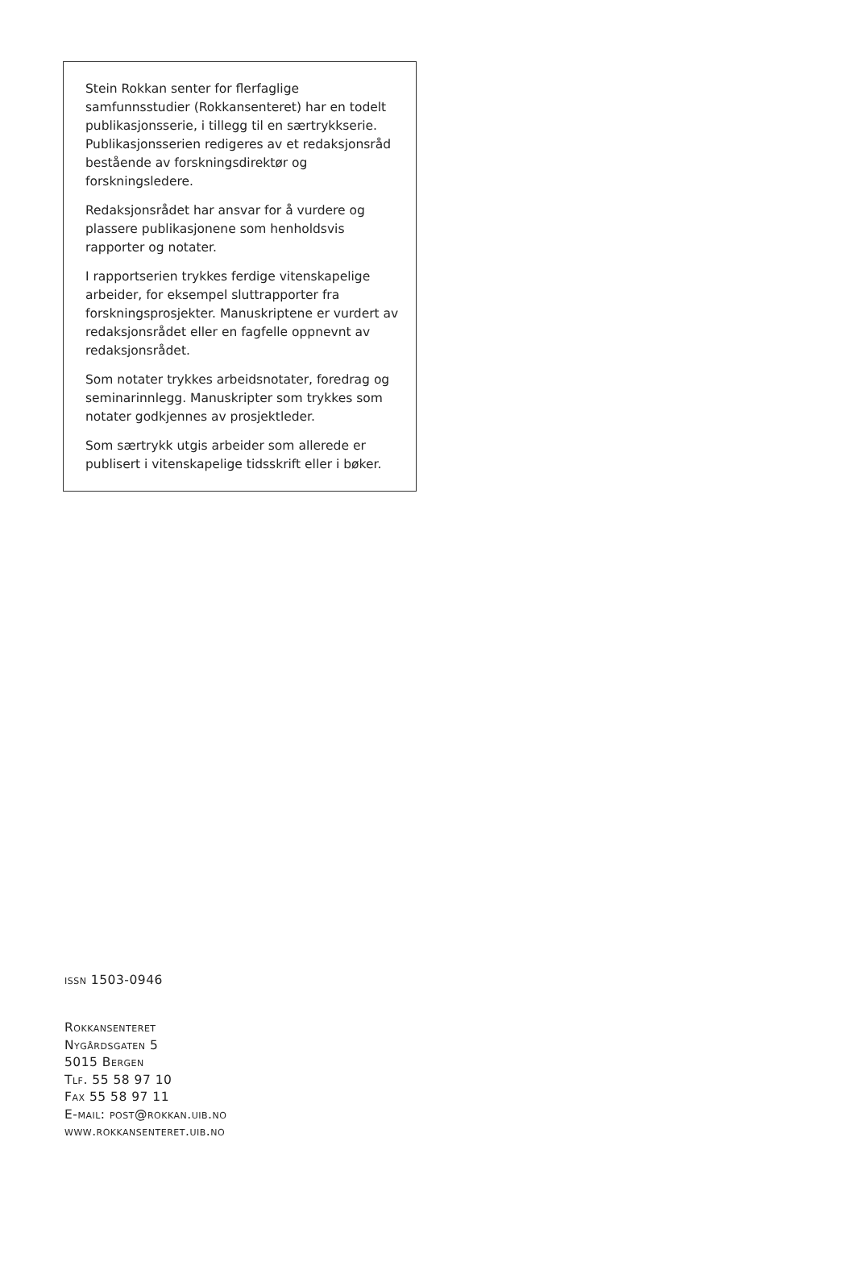Stein Rokkan senter for flerfaglige samfunnsstudier (Rokkansenteret) har en todelt publikasjonsserie, i tillegg til en særtrykkserie. Publikasjonsserien redigeres av et redaksjonsråd bestående av forskningsdirektør og forskningsledere.
Redaksjonsrådet har ansvar for å vurdere og plassere publikasjonene som henholdsvis rapporter og notater.
I rapportserien trykkes ferdige vitenskapelige arbeider, for eksempel sluttrapporter fra forskningsprosjekter. Manuskriptene er vurdert av redaksjonsrådet eller en fagfelle oppnevnt av redaksjonsrådet.
Som notater trykkes arbeidsnotater, foredrag og seminarinnlegg. Manuskripter som trykkes som notater godkjennes av prosjektleder.
Som særtrykk utgis arbeider som allerede er publisert i vitenskapelige tidsskrift eller i bøker.
issn 1503-0946
Rokkansenteret
Nygårdsgaten 5
5015 Bergen
Tlf. 55 58 97 10
Fax 55 58 97 11
E-mail: post@rokkan.uib.no
www.rokkansenteret.uib.no